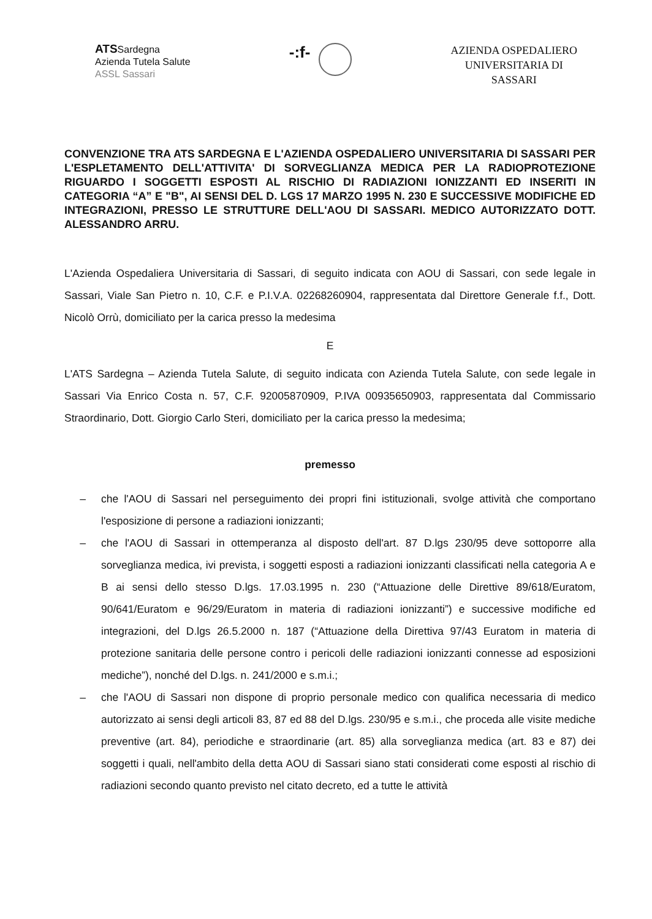ATSSardegna
Azienda Tutela Salute
ASSL Sassari
-:f-
AZIENDA OSPEDALIERO
UNIVERSITARIA DI
SASSARI
CONVENZIONE TRA ATS SARDEGNA E L'AZIENDA OSPEDALIERO UNIVERSITARIA DI SASSARI PER L'ESPLETAMENTO DELL'ATTIVITA' DI SORVEGLIANZA MEDICA PER LA RADIOPROTEZIONE RIGUARDO I SOGGETTI ESPOSTI AL RISCHIO DI RADIAZIONI IONIZZANTI ED INSERITI IN CATEGORIA “A” E "B", AI SENSI DEL D. LGS 17 MARZO 1995 N. 230 E SUCCESSIVE MODIFICHE ED INTEGRAZIONI, PRESSO LE STRUTTURE DELL'AOU DI SASSARI. MEDICO AUTORIZZATO DOTT. ALESSANDRO ARRU.
L'Azienda Ospedaliera Universitaria di Sassari, di seguito indicata con AOU di Sassari, con sede legale in Sassari, Viale San Pietro n. 10, C.F. e P.I.V.A. 02268260904, rappresentata dal Direttore Generale f.f., Dott. Nicolò Orrù, domiciliato per la carica presso la medesima
E
L'ATS Sardegna – Azienda Tutela Salute, di seguito indicata con Azienda Tutela Salute, con sede legale in Sassari Via Enrico Costa n. 57, C.F. 92005870909, P.IVA 00935650903, rappresentata dal Commissario Straordinario, Dott. Giorgio Carlo Steri, domiciliato per la carica presso la medesima;
premesso
– che l'AOU di Sassari nel perseguimento dei propri fini istituzionali, svolge attività che comportano l'esposizione di persone a radiazioni ionizzanti;
– che l'AOU di Sassari in ottemperanza al disposto dell'art. 87 D.lgs 230/95 deve sottoporre alla sorveglianza medica, ivi prevista, i soggetti esposti a radiazioni ionizzanti classificati nella categoria A e B ai sensi dello stesso D.lgs. 17.03.1995 n. 230 (“Attuazione delle Direttive 89/618/Euratom, 90/641/Euratom e 96/29/Euratom in materia di radiazioni ionizzanti”) e successive modifiche ed integrazioni, del D.lgs 26.5.2000 n. 187 (“Attuazione della Direttiva 97/43 Euratom in materia di protezione sanitaria delle persone contro i pericoli delle radiazioni ionizzanti connesse ad esposizioni mediche”), nonché del D.lgs. n. 241/2000 e s.m.i.;
– che l'AOU di Sassari non dispone di proprio personale medico con qualifica necessaria di medico autorizzato ai sensi degli articoli 83, 87 ed 88 del D.lgs. 230/95 e s.m.i., che proceda alle visite mediche preventive (art. 84), periodiche e straordinarie (art. 85) alla sorveglianza medica (art. 83 e 87) dei soggetti i quali, nell'ambito della detta AOU di Sassari siano stati considerati come esposti al rischio di radiazioni secondo quanto previsto nel citato decreto, ed a tutte le attività